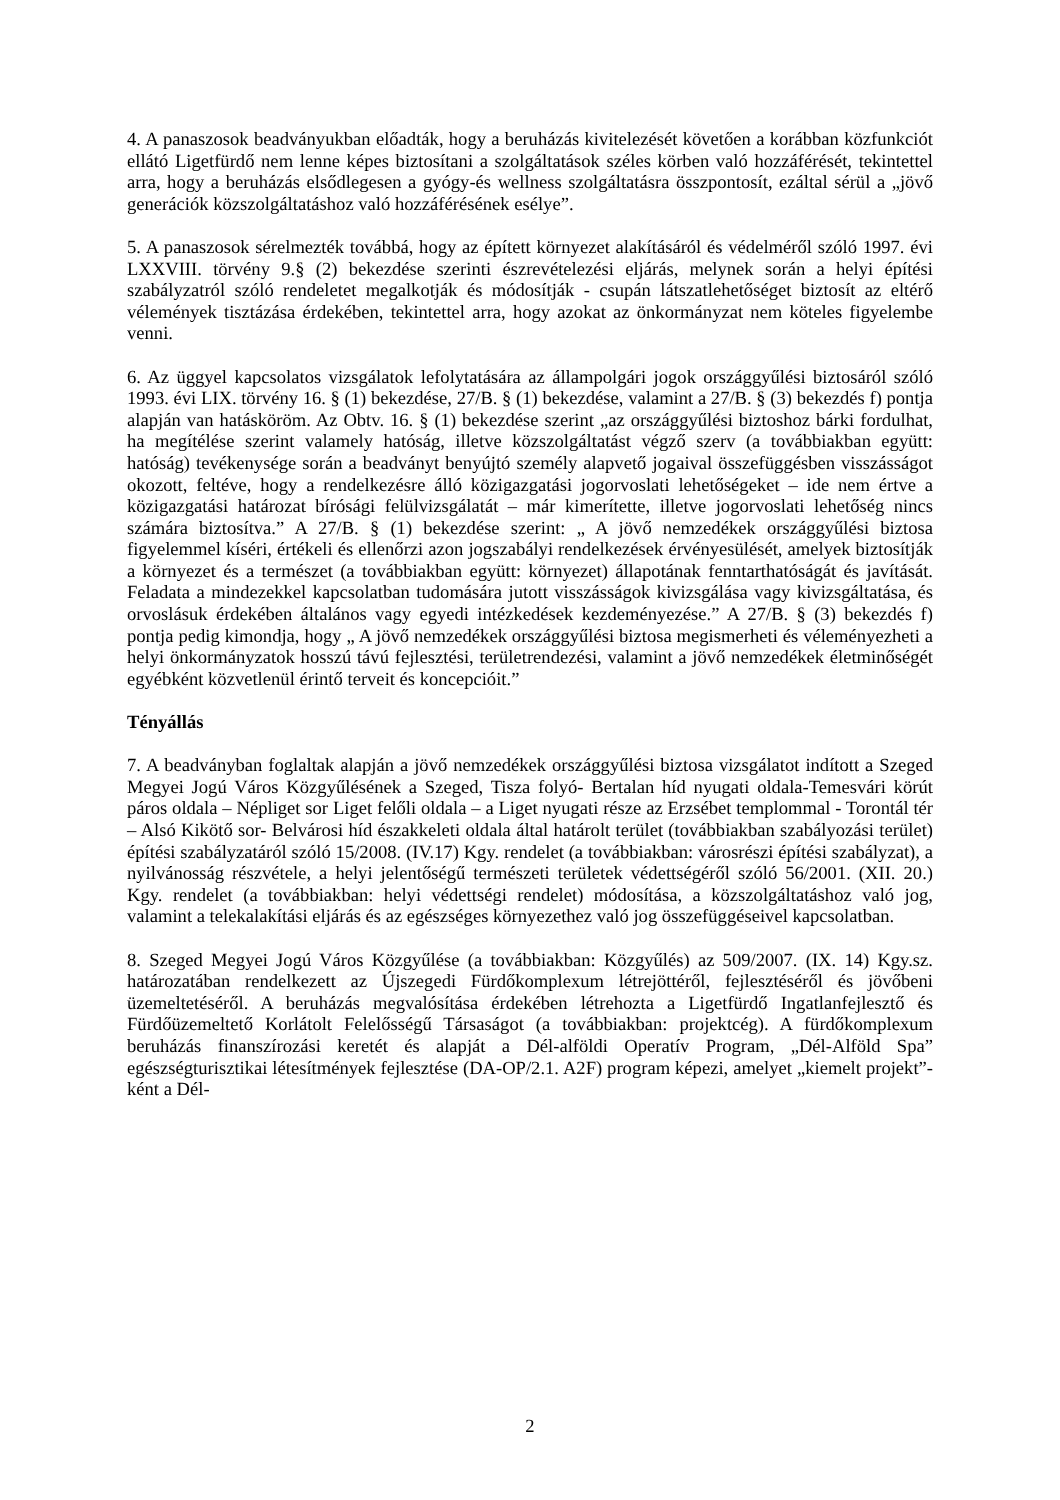4. A panaszosok beadványukban előadták, hogy a beruházás kivitelezését követően a korábban közfunkciót ellátó Ligetfürdő nem lenne képes biztosítani a szolgáltatások széles körben való hozzáférését, tekintettel arra, hogy a beruházás elsődlegesen a gyógy-és wellness szolgáltatásra összpontosít, ezáltal sérül a „jövő generációk közszolgáltatáshoz való hozzáférésének esélye”.
5. A panaszosok sérelmezték továbbá, hogy az épített környezet alakításáról és védelméről szóló 1997. évi LXXVIII. törvény 9.§ (2) bekezdése szerinti észrevételezési eljárás, melynek során a helyi építési szabályzatról szóló rendeletet megalkotják és módosítják - csupán látszatlehetőséget biztosít az eltérő vélemények tisztázása érdekében, tekintettel arra, hogy azokat az önkormányzat nem köteles figyelembe venni.
6. Az üggyel kapcsolatos vizsgálatok lefolytatására az állampolgári jogok országgyűlési biztosáról szóló 1993. évi LIX. törvény 16. § (1) bekezdése, 27/B. § (1) bekezdése, valamint a 27/B. § (3) bekezdés f) pontja alapján van hatásköröm. Az Obtv. 16. § (1) bekezdése szerint „az országgyűlési biztoshoz bárki fordulhat, ha megítélése szerint valamely hatóság, illetve közszolgáltatást végző szerv (a továbbiakban együtt: hatóság) tevékenysége során a beadványt benyújtó személy alapvető jogaival összefüggésben visszásságot okozott, feltéve, hogy a rendelkezésre álló közigazgatási jogorvoslati lehetőségeket – ide nem értve a közigazgatási határozat bírósági felülvizsgálatát – már kimerítette, illetve jogorvoslati lehetőség nincs számára biztosítva.” A 27/B. § (1) bekezdése szerint: „ A jövő nemzedékek országgyűlési biztosa figyelemmel kíséri, értékeli és ellenőrzi azon jogszabályi rendelkezések érvényesülését, amelyek biztosítják a környezet és a természet (a továbbiakban együtt: környezet) állapotának fenntarthatóságát és javítását. Feladata a mindezekkel kapcsolatban tudomására jutott visszásságok kivizsgálása vagy kivizsgáltatása, és orvoslásuk érdekében általános vagy egyedi intézkedések kezdeményezése.” A 27/B. § (3) bekezdés f) pontja pedig kimondja, hogy „ A jövő nemzedékek országgyűlési biztosa megismerheti és véleményezheti a helyi önkormányzatok hosszú távú fejlesztési, területrendezési, valamint a jövő nemzedékek életminőségét egyébként közvetlenül érintő terveit és koncepcióit.”
Tényállás
7. A beadványban foglaltak alapján a jövő nemzedékek országgyűlési biztosa vizsgálatot indított a Szeged Megyei Jogú Város Közgyűlésének a Szeged, Tisza folyó- Bertalan híd nyugati oldala-Temesvári körút páros oldala – Népliget sor Liget felőli oldala – a Liget nyugati része az Erzsébet templommal - Torontál tér – Alsó Kikötő sor- Belvárosi híd északkeleti oldala által határolt terület (továbbiakban szabályozási terület) építési szabályzatáról szóló 15/2008. (IV.17) Kgy. rendelet (a továbbiakban: városrészi építési szabályzat), a nyilvánosság részvétele, a helyi jelentőségű természeti területek védettségéről szóló 56/2001. (XII. 20.) Kgy. rendelet (a továbbiakban: helyi védettségi rendelet) módosítása, a közszolgáltatáshoz való jog, valamint a telekalakítási eljárás és az egészséges környezethez való jog összefüggéseivel kapcsolatban.
8. Szeged Megyei Jogú Város Közgyűlése (a továbbiakban: Közgyűlés) az 509/2007. (IX. 14) Kgy.sz. határozatában rendelkezett az Újszegedi Fürdőkomplexum létrejöttéről, fejlesztéséről és jövőbeni üzemeltetéséről. A beruházás megvalósítása érdekében létrehozta a Ligetfürdő Ingatlanfejlesztő és Fürdőüzemeltető Korlátolt Felelősségű Társaságot (a továbbiakban: projektcég). A fürdőkomplexum beruházás finanszírozási keretét és alapját a Dél-alföldi Operatív Program, „Dél-Alföld Spa” egészségturisztikai létesítmények fejlesztése (DA-OP/2.1. A2F) program képezi, amelyet „kiemelt projekt”-ként a Dél-
2